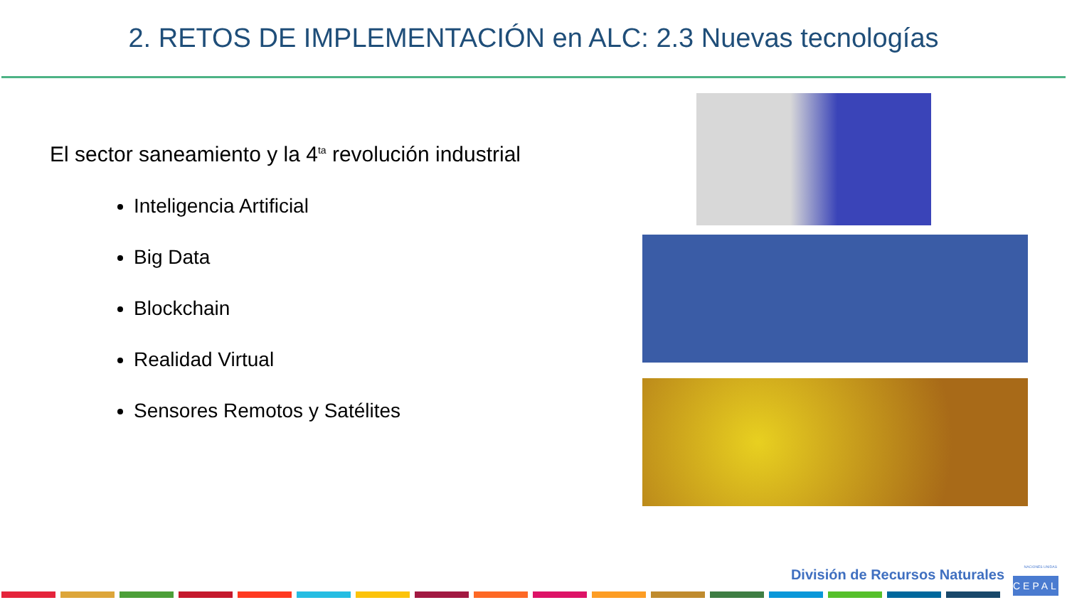2. RETOS DE IMPLEMENTACIÓN en ALC: 2.3 Nuevas tecnologías
El sector saneamiento y la 4<sup>ta</sup> revolución industrial
Inteligencia Artificial
Big Data
Blockchain
Realidad Virtual
Sensores Remotos y Satélites
NACIONES UNIDAS División de Recursos Naturales
CEPAL